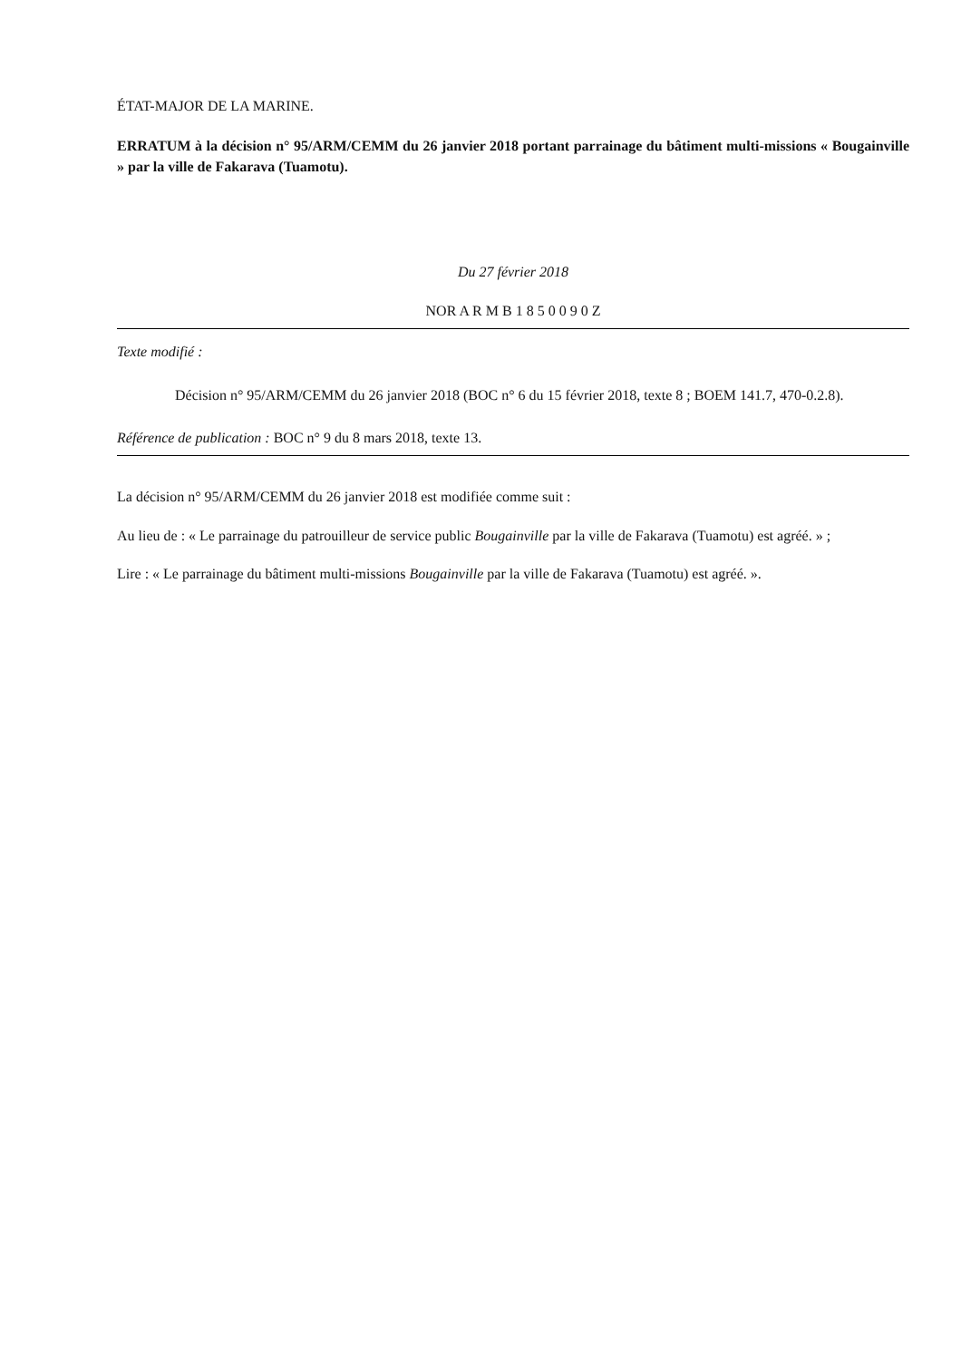ÉTAT-MAJOR DE LA MARINE.
ERRATUM à la décision n° 95/ARM/CEMM du 26 janvier 2018 portant parrainage du bâtiment multi-missions « Bougainville » par la ville de Fakarava (Tuamotu).
Du 27 février 2018
NOR A R M B 1 8 5 0 0 9 0 Z
Texte modifié :
Décision n° 95/ARM/CEMM du 26 janvier 2018 (BOC n° 6 du 15 février 2018, texte 8 ; BOEM 141.7, 470-0.2.8).
Référence de publication : BOC n° 9 du 8 mars 2018, texte 13.
La décision n° 95/ARM/CEMM du 26 janvier 2018 est modifiée comme suit :
Au lieu de : « Le parrainage du patrouilleur de service public Bougainville par la ville de Fakarava (Tuamotu) est agréé. » ;
Lire : « Le parrainage du bâtiment multi-missions Bougainville par la ville de Fakarava (Tuamotu) est agréé. ».